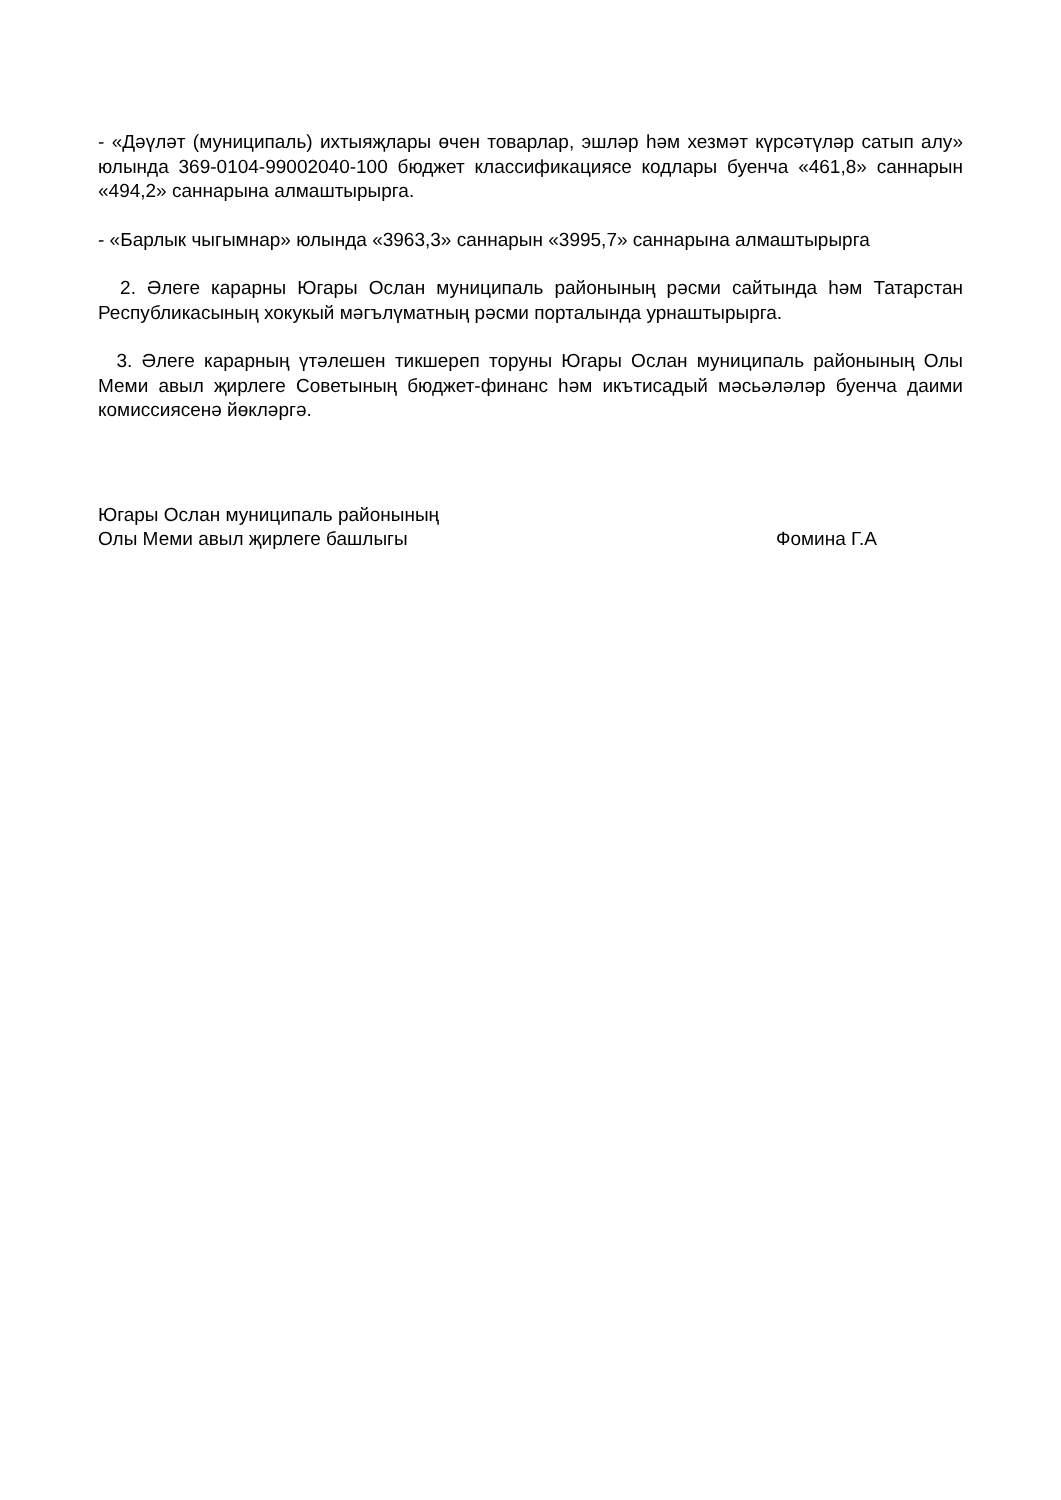- «Дәүләт (муниципаль) ихтыяҗлары өчен товарлар, эшләр һәм хезмәт күрсәтүләр сатып алу» юлында 369-0104-99002040-100 бюджет классификациясе кодлары буенча «461,8» саннарын «494,2» саннарына алмаштырырга.
- «Барлык чыгымнар» юлында «3963,3» саннарын «3995,7» саннарына алмаштырырга
2. Әлеге карарны Югары Ослан муниципаль районының рәсми сайтында һәм Татарстан Республикасының хокукый мәгълүматның рәсми порталында урнаштырырга.
3. Әлеге карарның үтәлешен тикшереп торуны Югары Ослан муниципаль районының Олы Меми авыл җирлеге Советының бюджет-финанс һәм икътисадый мәсьәләләр буенча даими комиссиясенә йөкләргә.
Югары Ослан муниципаль районының
Олы Меми авыл җирлеге башлыгы
Фомина Г.А